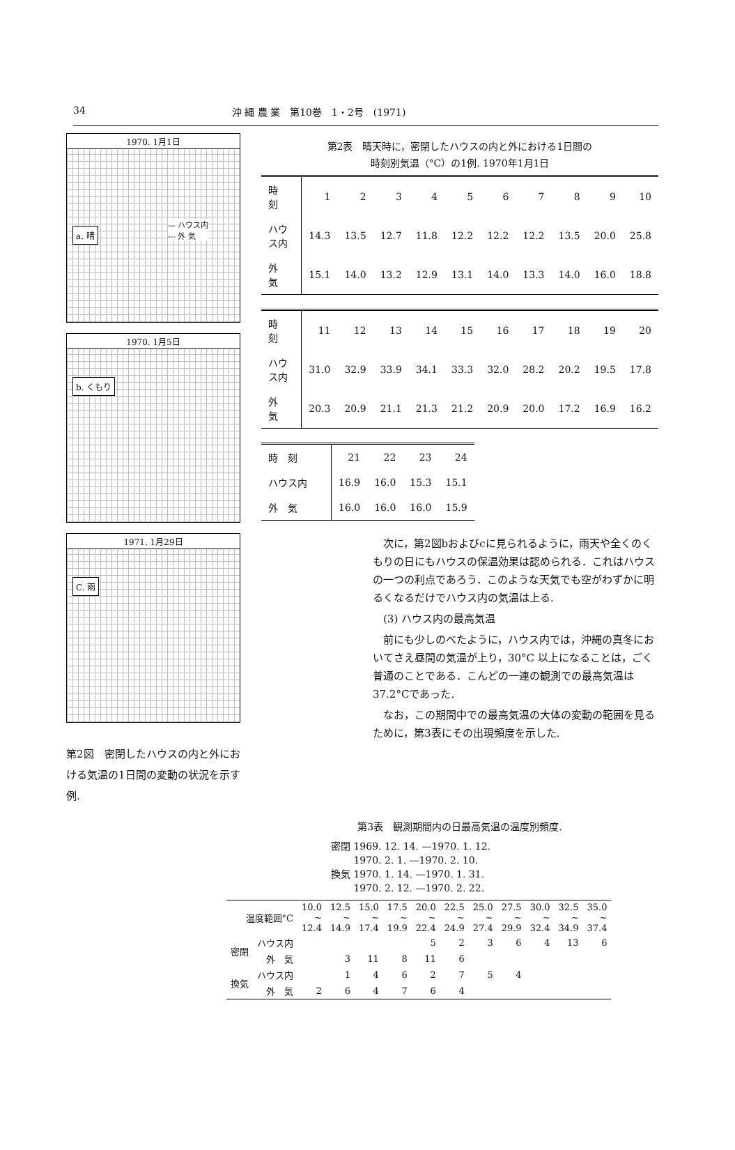34 沖 縄 農 業　第10巻　1・2号　(1971)
1970. 1月1日
a. 晴
— ハウス内
--- 外 気
1970. 1月5日
b. くもり
1971. 1月29日
C. 雨
第2図　密閉したハウスの内と外における気温の1日間の変動の状況を示す例.
第2表　晴天時に，密閉したハウスの内と外における1日間の
時刻別気温（°C）の1例. 1970年1月1日
| 時 刻 | 1 | 2 | 3 | 4 | 5 | 6 | 7 | 8 | 9 | 10 |
| ハウス内 | 14.3 | 13.5 | 12.7 | 11.8 | 12.2 | 12.2 | 12.2 | 13.5 | 20.0 | 25.8 |
| 外 気 | 15.1 | 14.0 | 13.2 | 12.9 | 13.1 | 14.0 | 13.3 | 14.0 | 16.0 | 18.8 |
| 時 刻 | 11 | 12 | 13 | 14 | 15 | 16 | 17 | 18 | 19 | 20 |
| ハウス内 | 31.0 | 32.9 | 33.9 | 34.1 | 33.3 | 32.0 | 28.2 | 20.2 | 19.5 | 17.8 |
| 外 気 | 20.3 | 20.9 | 21.1 | 21.3 | 21.2 | 20.9 | 20.0 | 17.2 | 16.9 | 16.2 |
| 時 刻 | 21 | 22 | 23 | 24 |
| ハウス内 | 16.9 | 16.0 | 15.3 | 15.1 |
| 外 気 | 16.0 | 16.0 | 16.0 | 15.9 |
次に，第2図bおよびcに見られるように，雨天や全くのくもりの日にもハウスの保温効果は認められる．これはハウスの一つの利点であろう．このような天気でも空がわずかに明るくなるだけでハウス内の気温は上る.
(3) ハウス内の最高気温
前にも少しのべたように，ハウス内では，沖縄の真冬においてさえ昼間の気温が上り，30°C 以上になることは，ごく普通のことである．こんどの一連の観測での最高気温は37.2°Cであった.
なお，この期間中での最高気温の大体の変動の範囲を見るために，第3表にその出現頻度を示した.
第3表　観測期間内の日最高気温の温度別頻度.
密閉 1969. 12. 14. —1970. 1. 12.
　　 1970. 2. 1. —1970. 2. 10.
換気 1970. 1. 14. —1970. 1. 31.
　　 1970. 2. 12. —1970. 2. 22.
| 温度範囲°C | | 10.0 ~ 12.4 | 12.5 ~ 14.9 | 15.0 ~ 17.4 | 17.5 ~ 19.9 | 20.0 ~ 22.4 | 22.5 ~ 24.9 | 25.0 ~ 27.4 | 27.5 ~ 29.9 | 30.0 ~ 32.4 | 32.5 ~ 34.9 | 35.0 ~ 37.4 |
| --- | --- | --- | --- | --- | --- | --- | --- | --- | --- | --- | --- | --- |
| 密閉 | ハウス内 | | | | | 5 | 2 | 3 | 6 | 4 | 13 | 6 |
| | 外 気 | | 3 | 11 | 8 | 11 | 6 | | | | | |
| 換気 | ハウス内 | | 1 | 4 | 6 | 2 | 7 | 5 | 4 | | | |
| | 外 気 | 2 | 6 | 4 | 7 | 6 | 4 | | | | | |